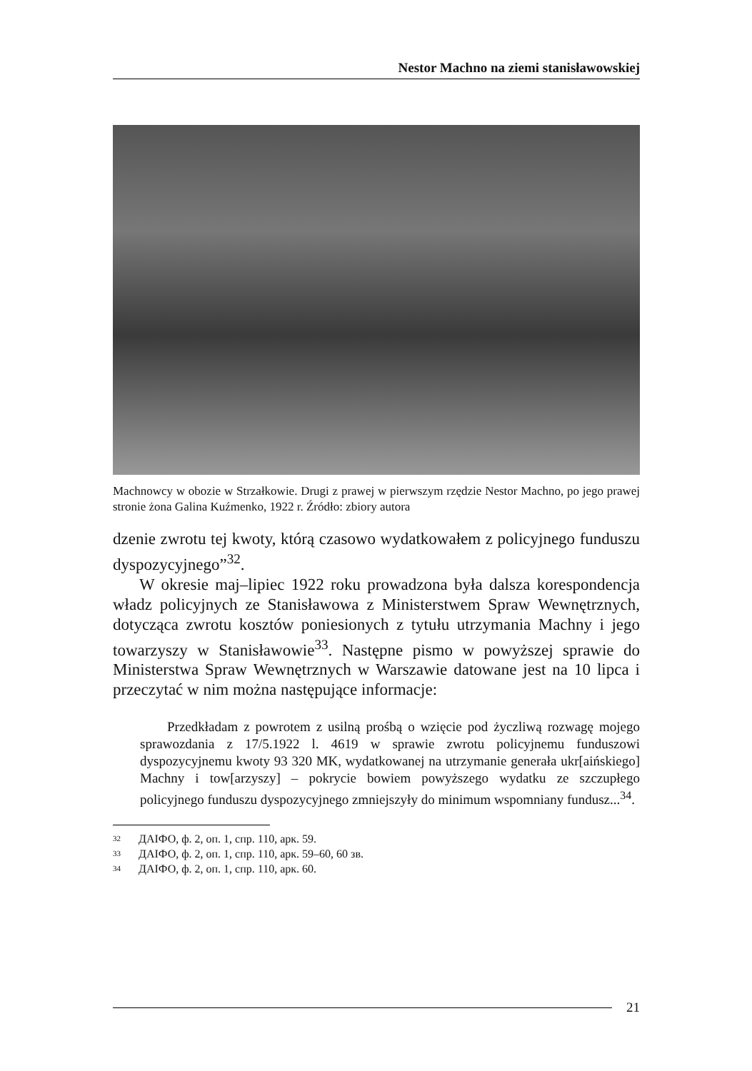Nestor Machno na ziemi stanisławowskiej
Machnowcy w obozie w Strzałkowie. Drugi z prawej w pierwszym rzędzie Nestor Machno, po jego prawej stronie żona Galina Kuźmenko, 1922 r. Źródło: zbiory autora
dzenie zwrotu tej kwoty, którą czasowo wydatkowałem z policyjnego funduszu dyspozycyjnego”<sup>32</sup>.
W okresie maj–lipiec 1922 roku prowadzona była dalsza korespondencja władz policyjnych ze Stanisławowa z Ministerstwem Spraw Wewnętrznych, dotycząca zwrotu kosztów poniesionych z tytułu utrzymania Machny i jego towarzyszy w Stanisławowie<sup>33</sup>. Następne pismo w powyższej sprawie do Ministerstwa Spraw Wewnętrznych w Warszawie datowane jest na 10 lipca i przeczytać w nim można następujące informacje:
Przedkładam z powrotem z usilną prośbą o wzięcie pod życzliwą rozwagę mojego sprawozdania z 17/5.1922 l. 4619 w sprawie zwrotu policyjnemu funduszowi dyspozycyjnemu kwoty 93 320 MK, wydatkowanej na utrzymanie generała ukr[aińskiego] Machny i tow[arzyszy] – pokrycie bowiem powyższego wydatku ze szczupłego policyjnego funduszu dyspozycyjnego zmniejszyły do minimum wspomniany fundusz...<sup>34</sup>.
32 ДАІФО, ф. 2, оп. 1, спр. 110, арк. 59.
33 ДАІФО, ф. 2, оп. 1, спр. 110, арк. 59–60, 60 зв.
34 ДАІФО, ф. 2, оп. 1, спр. 110, арк. 60.
21